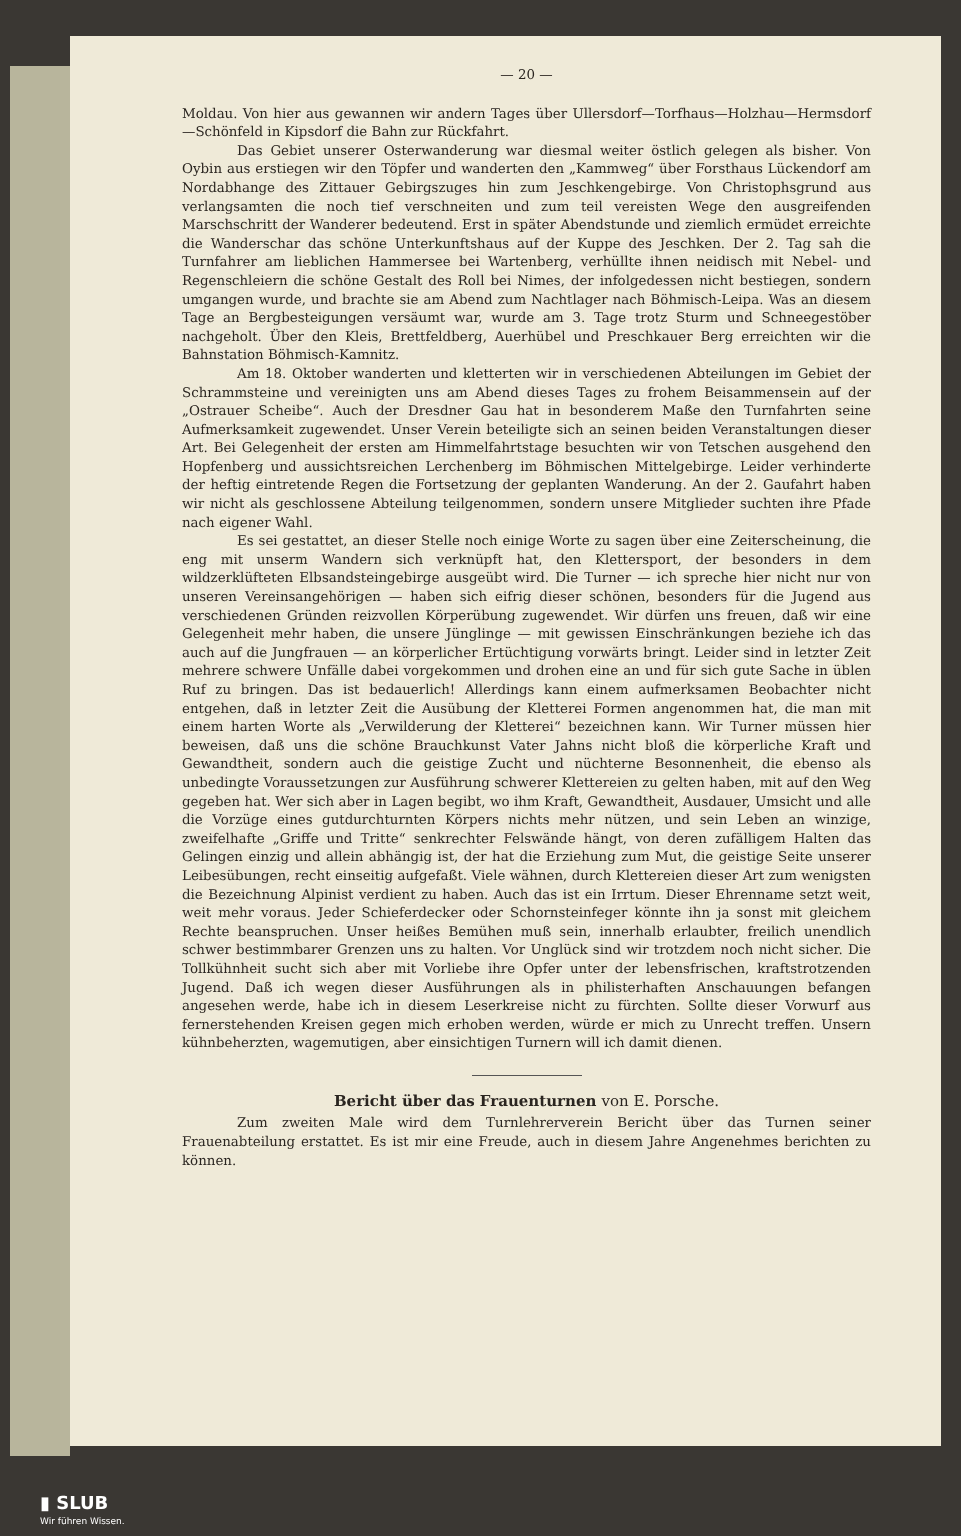— 20 —
Moldau. Von hier aus gewannen wir andern Tages über Ullersdorf—Torfhaus—Holzhau—Hermsdorf—Schönfeld in Kipsdorf die Bahn zur Rückfahrt.
Das Gebiet unserer Osterwanderung war diesmal weiter östlich gelegen als bisher. Von Oybin aus erstiegen wir den Töpfer und wanderten den „Kammweg“ über Forsthaus Lückendorf am Nordabhange des Zittauer Gebirgszuges hin zum Jeschkengebirge. Von Christophsgrund aus verlangsamten die noch tief verschneiten und zum teil vereisten Wege den ausgreifenden Marschschritt der Wanderer bedeutend. Erst in später Abendstunde und ziemlich ermüdet erreichte die Wanderschar das schöne Unterkunftshaus auf der Kuppe des Jeschken. Der 2. Tag sah die Turnfahrer am lieblichen Hammersee bei Wartenberg, verhüllte ihnen neidisch mit Nebel- und Regenschleiern die schöne Gestalt des Roll bei Nimes, der infolgedessen nicht bestiegen, sondern umgangen wurde, und brachte sie am Abend zum Nachtlager nach Böhmisch-Leipa. Was an diesem Tage an Bergbesteigungen versäumt war, wurde am 3. Tage trotz Sturm und Schneegestöber nachgeholt. Über den Kleis, Brettfeldberg, Auerhübel und Preschkauer Berg erreichten wir die Bahnstation Böhmisch-Kamnitz.
Am 18. Oktober wanderten und kletterten wir in verschiedenen Abteilungen im Gebiet der Schrammsteine und vereinigten uns am Abend dieses Tages zu frohem Beisammensein auf der „Ostrauer Scheibe“. Auch der Dresdner Gau hat in besonderem Maße den Turnfahrten seine Aufmerksamkeit zugewendet. Unser Verein beteiligte sich an seinen beiden Veranstaltungen dieser Art. Bei Gelegenheit der ersten am Himmelfahrtstage besuchten wir von Tetschen ausgehend den Hopfenberg und aussichtsreichen Lerchenberg im Böhmischen Mittelgebirge. Leider verhinderte der heftig eintretende Regen die Fortsetzung der geplanten Wanderung. An der 2. Gaufahrt haben wir nicht als geschlossene Abteilung teilgenommen, sondern unsere Mitglieder suchten ihre Pfade nach eigener Wahl.
Es sei gestattet, an dieser Stelle noch einige Worte zu sagen über eine Zeiterscheinung, die eng mit unserm Wandern sich verknüpft hat, den Klettersport, der besonders in dem wildzerklüfteten Elbsandsteingebirge ausgeübt wird. Die Turner — ich spreche hier nicht nur von unseren Vereinsangehörigen — haben sich eifrig dieser schönen, besonders für die Jugend aus verschiedenen Gründen reizvollen Körperübung zugewendet. Wir dürfen uns freuen, daß wir eine Gelegenheit mehr haben, die unsere Jünglinge — mit gewissen Einschränkungen beziehe ich das auch auf die Jungfrauen — an körperlicher Ertüchtigung vorwärts bringt. Leider sind in letzter Zeit mehrere schwere Unfälle dabei vorgekommen und drohen eine an und für sich gute Sache in üblen Ruf zu bringen. Das ist bedauerlich! Allerdings kann einem aufmerksamen Beobachter nicht entgehen, daß in letzter Zeit die Ausübung der Kletterei Formen angenommen hat, die man mit einem harten Worte als „Verwilderung der Kletterei“ bezeichnen kann. Wir Turner müssen hier beweisen, daß uns die schöne Brauchkunst Vater Jahns nicht bloß die körperliche Kraft und Gewandtheit, sondern auch die geistige Zucht und nüchterne Besonnenheit, die ebenso als unbedingte Voraussetzungen zur Ausführung schwerer Klettereien zu gelten haben, mit auf den Weg gegeben hat. Wer sich aber in Lagen begibt, wo ihm Kraft, Gewandtheit, Ausdauer, Umsicht und alle die Vorzüge eines gutdurchturnten Körpers nichts mehr nützen, und sein Leben an winzige, zweifelhafte „Griffe und Tritte“ senkrechter Felswände hängt, von deren zufälligem Halten das Gelingen einzig und allein abhängig ist, der hat die Erziehung zum Mut, die geistige Seite unserer Leibesübungen, recht einseitig aufgefaßt. Viele wähnen, durch Klettereien dieser Art zum wenigsten die Bezeichnung Alpinist verdient zu haben. Auch das ist ein Irrtum. Dieser Ehrenname setzt weit, weit mehr voraus. Jeder Schieferdecker oder Schornsteinfeger könnte ihn ja sonst mit gleichem Rechte beanspruchen. Unser heißes Bemühen muß sein, innerhalb erlaubter, freilich unendlich schwer bestimmbarer Grenzen uns zu halten. Vor Unglück sind wir trotzdem noch nicht sicher. Die Tollkühnheit sucht sich aber mit Vorliebe ihre Opfer unter der lebensfrischen, kraftstrotzenden Jugend. Daß ich wegen dieser Ausführungen als in philisterhaften Anschauungen befangen angesehen werde, habe ich in diesem Leserkreise nicht zu fürchten. Sollte dieser Vorwurf aus fernerstehenden Kreisen gegen mich erhoben werden, würde er mich zu Unrecht treffen. Unsern kühnbeherzten, wagemutigen, aber einsichtigen Turnern will ich damit dienen.
Bericht über das Frauenturnen von E. Porsche.
Zum zweiten Male wird dem Turnlehrerverein Bericht über das Turnen seiner Frauenabteilung erstattet. Es ist mir eine Freude, auch in diesem Jahre Angenehmes berichten zu können.
▮ SLUB
Wir führen Wissen.